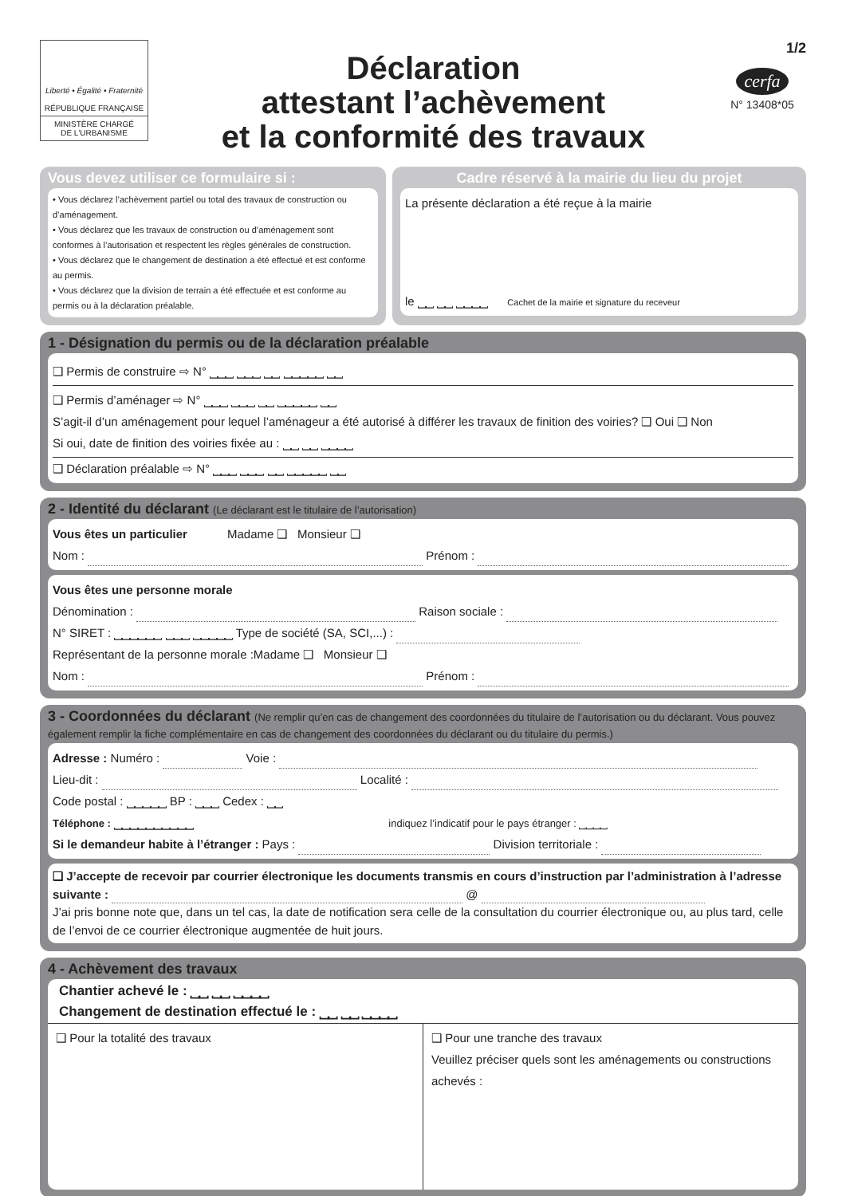Liberté • Égalité • Fraternité
RÉPUBLIQUE FRANÇAISE
MINISTÈRE CHARGÉ
DE L'URBANISME
Déclaration
attestant l’achèvement
et la conformité des travaux
1/2
cerfa
N° 13408*05
Vous devez utiliser ce formulaire si :
• Vous déclarez l’achèvement partiel ou total des travaux de construction ou d’aménagement.
• Vous déclarez que les travaux de construction ou d’aménagement sont conformes à l’autorisation et respectent les règles générales de construction.
• Vous déclarez que le changement de destination a été effectué et est conforme au permis.
• Vous déclarez que la division de terrain a été effectuée et est conforme au permis ou à la déclaration préalable.
Cadre réservé à la mairie du lieu du projet
La présente déclaration a été reçue à la mairie
le ⎵⎵ ⎵⎵ ⎵⎵⎵⎵ Cachet de la mairie et signature du receveur
1 - Désignation du permis ou de la déclaration préalable
❑ Permis de construire ⇨ N° ⎵⎵⎵ ⎵⎵⎵ ⎵⎵ ⎵⎵⎵⎵⎵ ⎵⎵
❑ Permis d’aménager ⇨ N° ⎵⎵⎵ ⎵⎵⎵ ⎵⎵ ⎵⎵⎵⎵⎵ ⎵⎵
S’agit-il d’un aménagement pour lequel l’aménageur a été autorisé à différer les travaux de finition des voiries? ❑ Oui ❑ Non
Si oui, date de finition des voiries fixée au : ⎵⎵ ⎵⎵ ⎵⎵⎵⎵
❑ Déclaration préalable ⇨ N° ⎵⎵⎵ ⎵⎵⎵ ⎵⎵ ⎵⎵⎵⎵⎵ ⎵⎵
2 - Identité du déclarant (Le déclarant est le titulaire de l’autorisation)
Vous êtes un particulier Madame ❑ Monsieur ❑
Nom : Prénom :
Vous êtes une personne morale
Dénomination : Raison sociale :
N° SIRET : ⎵⎵⎵⎵⎵⎵ ⎵⎵⎵ ⎵⎵⎵⎵⎵ Type de société (SA, SCI,...) :
Représentant de la personne morale :Madame ❑ Monsieur ❑
Nom : Prénom :
3 - Coordonnées du déclarant (Ne remplir qu’en cas de changement des coordonnées du titulaire de l’autorisation ou du déclarant. Vous pouvez également remplir la fiche complémentaire en cas de changement des coordonnées du déclarant ou du titulaire du permis.)
Adresse : Numéro : Voie :
Lieu-dit : Localité :
Code postal : ⎵⎵⎵⎵⎵ BP : ⎵⎵⎵ Cedex : ⎵⎵
Téléphone : ⎵⎵⎵⎵⎵⎵⎵⎵⎵⎵ indiquez l’indicatif pour le pays étranger : ⎵⎵⎵⎵
Si le demandeur habite à l’étranger : Pays : Division territoriale :
❑ J’accepte de recevoir par courrier électronique les documents transmis en cours d’instruction par l’administration à l’adresse suivante : @
J’ai pris bonne note que, dans un tel cas, la date de notification sera celle de la consultation du courrier électronique ou, au plus tard, celle de l’envoi de ce courrier électronique augmentée de huit jours.
4 - Achèvement des travaux
Chantier achevé le : ⎵⎵ ⎵⎵ ⎵⎵⎵⎵
Changement de destination effectué le : ⎵⎵ ⎵⎵ ⎵⎵⎵⎵
❑ Pour la totalité des travaux ❑ Pour une tranche des travaux
Veuillez préciser quels sont les aménagements ou constructions achevés :